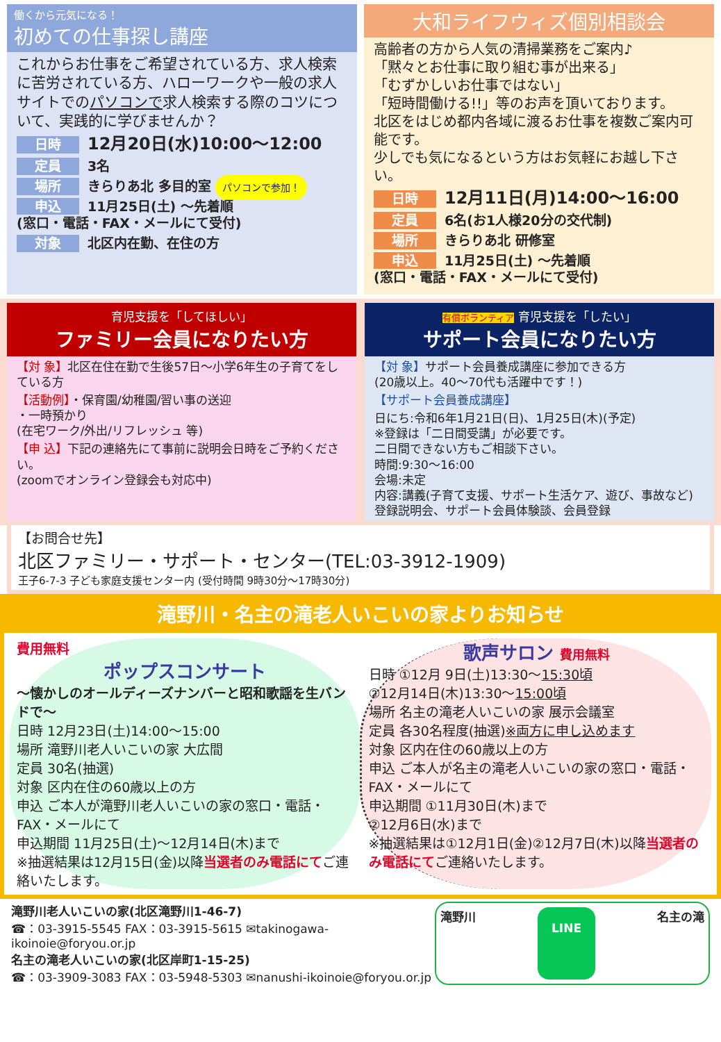働くから元気になる！
初めての仕事探し講座
これからお仕事をご希望されている方、求人検索に苦労されている方、ハローワークや一般の求人サイトでのパソコンで求人検索する際のコツについて、実践的に学びませんか？
日時 12月20日(水)10:00～12:00
定員 3名
場所 きらりあ北 多目的室 パソコンで参加！
申込 11月25日(土) ～先着順
(窓口・電話・FAX・メールにて受付)
対象 北区内在勤、在住の方
大和ライフウィズ個別相談会
高齢者の方から人気の清掃業務をご案内♪
「黙々とお仕事に取り組む事が出来る」
「むずかしいお仕事ではない」
「短時間働ける!!」等のお声を頂いております。
北区をはじめ都内各域に渡るお仕事を複数ご案内可能です。
少しでも気になるという方はお気軽にお越し下さい。
日時 12月11日(月)14:00～16:00
定員 6名(お1人様20分の交代制)
場所 きらりあ北 研修室
申込 11月25日(土) ～先着順
(窓口・電話・FAX・メールにて受付)
育児支援を「してほしい」
ファミリー会員になりたい方
【対 象】北区在住在勤で生後57日～小学6年生の子育てをしている方
【活動例】・保育園/幼稚園/習い事の送迎
・一時預かり
(在宅ワーク/外出/リフレッシュ 等)
【申 込】下記の連絡先にて事前に説明会日時をご予約ください。
(zoomでオンライン登録会も対応中)
有償ボランティア 育児支援を「したい」
サポート会員になりたい方
【対 象】サポート会員養成講座に参加できる方
(20歳以上。40～70代も活躍中です！)
【サポート会員養成講座】
日にち:令和6年1月21日(日)、1月25日(木)(予定)
※登録は「二日間受講」が必要です。
二日間できない方もご相談下さい。
時間:9:30～16:00
会場:未定
内容:講義(子育て支援、サポート生活ケア、遊び、事故など)
登録説明会、サポート会員体験談、会員登録
【お問合せ先】
北区ファミリー・サポート・センター(TEL:03-3912-1909)
王子6-7-3 子ども家庭支援センター内 (受付時間 9時30分～17時30分)
滝野川・名主の滝老人いこいの家よりお知らせ
費用無料
ポップスコンサート
～懐かしのオールディーズナンバーと昭和歌謡を生バンドで～
日時 12月23日(土)14:00～15:00
場所 滝野川老人いこいの家 大広間
定員 30名(抽選)
対象 区内在住の60歳以上の方
申込 ご本人が滝野川老人いこいの家の窓口・電話・FAX・メールにて
申込期間 11月25日(土)～12月14日(木)まで
※抽選結果は12月15日(金)以降当選者のみ電話にてご連絡いたします。
歌声サロン 費用無料
日時 ①12月 9日(土)13:30～15:30頃
②12月14日(木)13:30～15:00頃
場所 名主の滝老人いこいの家 展示会議室
定員 各30名程度(抽選)※両方に申し込めます
対象 区内在住の60歳以上の方
申込 ご本人が名主の滝老人いこいの家の窓口・電話・FAX・メールにて
申込期間 ①11月30日(木)まで
②12月6日(水)まで
※抽選結果は①12月1日(金)②12月7日(木)以降当選者のみ電話にてご連絡いたします。
滝野川老人いこいの家(北区滝野川1-46-7)
☎：03-3915-5545 FAX：03-3915-5615 ✉takinogawa-ikoinoie@foryou.or.jp
名主の滝老人いこいの家(北区岸町1-15-25)
☎：03-3909-3083 FAX：03-5948-5303 ✉nanushi-ikoinoie@foryou.or.jp
滝野川 LINE 名主の滝